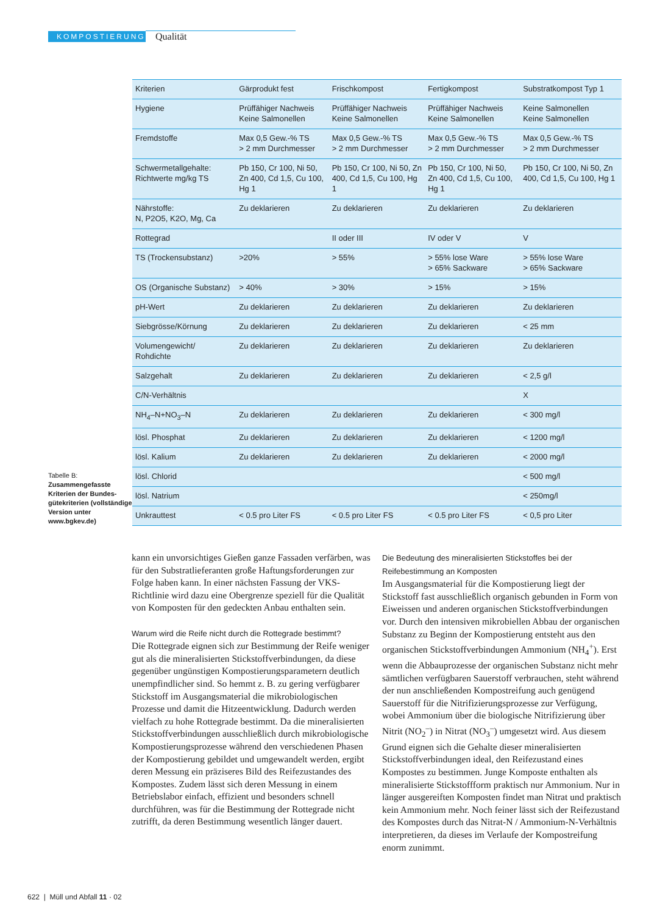KOMPOSTIERUNG
Qualität
Tabelle B:
Zusammengefasste Kriterien der Bundes-gütekriterien (vollständige Version unter www.bgkev.de)
| Kriterien | Gärprodukt fest | Frischkompost | Fertigkompost | Substratkompost Typ 1 |
| --- | --- | --- | --- | --- |
| Hygiene | Prüffähiger Nachweis Keine Salmonellen | Prüffähiger Nachweis Keine Salmonellen | Prüffähiger Nachweis Keine Salmonellen | Keine Salmonellen Keine Salmonellen |
| Fremdstoffe | Max 0,5 Gew.-% TS > 2 mm Durchmesser | Max 0,5 Gew.-% TS > 2 mm Durchmesser | Max 0,5 Gew.-% TS > 2 mm Durchmesser | Max 0,5 Gew.-% TS > 2 mm Durchmesser |
| Schwermetallgehalte: Richtwerte mg/kg TS | Pb 150, Cr 100, Ni 50, Zn 400, Cd 1,5, Cu 100, Hg 1 | Pb 150, Cr 100, Ni 50, Zn 400, Cd 1,5, Cu 100, Hg 1 | Pb 150, Cr 100, Ni 50, Zn 400, Cd 1,5, Cu 100, Hg 1 | Pb 150, Cr 100, Ni 50, Zn 400, Cd 1,5, Cu 100, Hg 1 |
| Nährstoffe: N, P2O5, K2O, Mg, Ca | Zu deklarieren | Zu deklarieren | Zu deklarieren | Zu deklarieren |
| Rottegrad | | II oder III | IV oder V | V |
| TS (Trockensubstanz) | >20% | > 55% | > 55% lose Ware > 65% Sackware | > 55% lose Ware > 65% Sackware |
| OS (Organische Substanz) | > 40% | > 30% | > 15% | > 15% |
| pH-Wert | Zu deklarieren | Zu deklarieren | Zu deklarieren | Zu deklarieren |
| Siebgrösse/Körnung | Zu deklarieren | Zu deklarieren | Zu deklarieren | < 25 mm |
| Volumengewicht/ Rohdichte | Zu deklarieren | Zu deklarieren | Zu deklarieren | Zu deklarieren |
| Salzgehalt | Zu deklarieren | Zu deklarieren | Zu deklarieren | < 2,5 g/l |
| C/N-Verhältnis | | | | X |
| NH<sub>4</sub>–N+NO<sub>3</sub>–N | Zu deklarieren | Zu deklarieren | Zu deklarieren | < 300 mg/l |
| lösl. Phosphat | Zu deklarieren | Zu deklarieren | Zu deklarieren | < 1200 mg/l |
| lösl. Kalium | Zu deklarieren | Zu deklarieren | Zu deklarieren | < 2000 mg/l |
| lösl. Chlorid | | | | < 500 mg/l |
| lösl. Natrium | | | | < 250mg/l |
| Unkrauttest | < 0.5 pro Liter FS | < 0.5 pro Liter FS | < 0.5 pro Liter FS | < 0,5 pro Liter |
kann ein unvorsichtiges Gießen ganze Fassaden verfärben, was für den Substratlieferanten große Haftungsforderungen zur Folge haben kann. In einer nächsten Fassung der VKS-Richtlinie wird dazu eine Obergrenze speziell für die Qualität von Komposten für den gedeckten Anbau enthalten sein.
Warum wird die Reife nicht durch die Rottegrade bestimmt?
Die Rottegrade eignen sich zur Bestimmung der Reife weniger gut als die mineralisierten Stickstoffverbindungen, da diese gegenüber ungünstigen Kompostierungsparametern deutlich unempfindlicher sind. So hemmt z. B. zu gering verfügbarer Stickstoff im Ausgangsmaterial die mikrobiologischen Prozesse und damit die Hitzeentwicklung. Dadurch werden vielfach zu hohe Rottegrade bestimmt. Da die mineralisierten Stickstoffverbindungen ausschließlich durch mikrobiologische Kompostierungsprozesse während den verschiedenen Phasen der Kompostierung gebildet und umgewandelt werden, ergibt deren Messung ein präziseres Bild des Reifezustandes des Kompostes. Zudem lässt sich deren Messung in einem Betriebslabor einfach, effizient und besonders schnell durchführen, was für die Bestimmung der Rottegrade nicht zutrifft, da deren Bestimmung wesentlich länger dauert.
Die Bedeutung des mineralisierten Stickstoffes bei der Reifebestimmung an Komposten
Im Ausgangsmaterial für die Kompostierung liegt der Stickstoff fast ausschließlich organisch gebunden in Form von Eiweissen und anderen organischen Stickstoffverbindungen vor. Durch den intensiven mikrobiellen Abbau der organischen Substanz zu Beginn der Kompostierung entsteht aus den organischen Stickstoffverbindungen Ammonium (NH<sub>4</sub><sup>+</sup>). Erst wenn die Abbauprozesse der organischen Substanz nicht mehr sämtlichen verfügbaren Sauerstoff verbrauchen, steht während der nun anschließenden Kompostreifung auch genügend Sauerstoff für die Nitrifizierungsprozesse zur Verfügung, wobei Ammonium über die biologische Nitrifizierung über Nitrit (NO<sub>2</sub><sup>–</sup>) in Nitrat (NO<sub>3</sub><sup>–</sup>) umgesetzt wird. Aus diesem Grund eignen sich die Gehalte dieser mineralisierten Stickstoffverbindungen ideal, den Reifezustand eines Kompostes zu bestimmen. Junge Komposte enthalten als mineralisierte Stickstoffform praktisch nur Ammonium. Nur in länger ausgereiften Komposten findet man Nitrat und praktisch kein Ammonium mehr. Noch feiner lässt sich der Reifezustand des Kompostes durch das Nitrat-N / Ammonium-N-Verhältnis interpretieren, da dieses im Verlaufe der Kompostreifung enorm zunimmt.
622 | Müll und Abfall 11 · 02